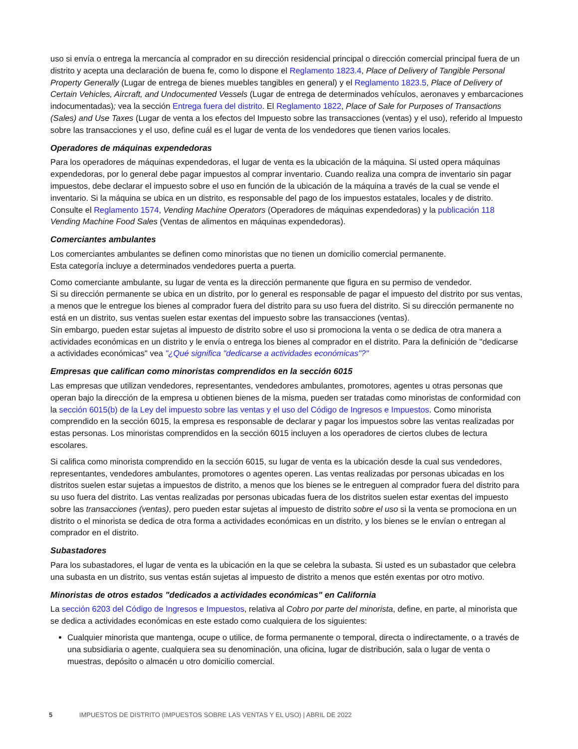uso si envía o entrega la mercancía al comprador en su dirección residencial principal o dirección comercial principal fuera de un distrito y acepta una declaración de buena fe, como lo dispone el Reglamento 1823.4, Place of Delivery of Tangible Personal Property Generally (Lugar de entrega de bienes muebles tangibles en general) y el Reglamento 1823.5, Place of Delivery of Certain Vehicles, Aircraft, and Undocumented Vessels (Lugar de entrega de determinados vehículos, aeronaves y embarcaciones indocumentadas); vea la sección Entrega fuera del distrito. El Reglamento 1822, Place of Sale for Purposes of Transactions (Sales) and Use Taxes (Lugar de venta a los efectos del Impuesto sobre las transacciones (ventas) y el uso), referido al Impuesto sobre las transacciones y el uso, define cuál es el lugar de venta de los vendedores que tienen varios locales.
Operadores de máquinas expendedoras
Para los operadores de máquinas expendedoras, el lugar de venta es la ubicación de la máquina. Si usted opera máquinas expendedoras, por lo general debe pagar impuestos al comprar inventario. Cuando realiza una compra de inventario sin pagar impuestos, debe declarar el impuesto sobre el uso en función de la ubicación de la máquina a través de la cual se vende el inventario. Si la máquina se ubica en un distrito, es responsable del pago de los impuestos estatales, locales y de distrito. Consulte el Reglamento 1574, Vending Machine Operators (Operadores de máquinas expendedoras) y la publicación 118 Vending Machine Food Sales (Ventas de alimentos en máquinas expendedoras).
Comerciantes ambulantes
Los comerciantes ambulantes se definen como minoristas que no tienen un domicilio comercial permanente.
Esta categoría incluye a determinados vendedores puerta a puerta.
Como comerciante ambulante, su lugar de venta es la dirección permanente que figura en su permiso de vendedor.
Si su dirección permanente se ubica en un distrito, por lo general es responsable de pagar el impuesto del distrito por sus ventas, a menos que le entregue los bienes al comprador fuera del distrito para su uso fuera del distrito. Si su dirección permanente no está en un distrito, sus ventas suelen estar exentas del impuesto sobre las transacciones (ventas).
Sin embargo, pueden estar sujetas al impuesto de distrito sobre el uso si promociona la venta o se dedica de otra manera a actividades económicas en un distrito y le envía o entrega los bienes al comprador en el distrito. Para la definición de "dedicarse a actividades económicas" vea "¿Qué significa "dedicarse a actividades económicas"?"
Empresas que califican como minoristas comprendidos en la sección 6015
Las empresas que utilizan vendedores, representantes, vendedores ambulantes, promotores, agentes u otras personas que operan bajo la dirección de la empresa u obtienen bienes de la misma, pueden ser tratadas como minoristas de conformidad con la sección 6015(b) de la Ley del impuesto sobre las ventas y el uso del Código de Ingresos e Impuestos. Como minorista comprendido en la sección 6015, la empresa es responsable de declarar y pagar los impuestos sobre las ventas realizadas por estas personas. Los minoristas comprendidos en la sección 6015 incluyen a los operadores de ciertos clubes de lectura escolares.
Si califica como minorista comprendido en la sección 6015, su lugar de venta es la ubicación desde la cual sus vendedores, representantes, vendedores ambulantes, promotores o agentes operen. Las ventas realizadas por personas ubicadas en los distritos suelen estar sujetas a impuestos de distrito, a menos que los bienes se le entreguen al comprador fuera del distrito para su uso fuera del distrito. Las ventas realizadas por personas ubicadas fuera de los distritos suelen estar exentas del impuesto sobre las transacciones (ventas), pero pueden estar sujetas al impuesto de distrito sobre el uso si la venta se promociona en un distrito o el minorista se dedica de otra forma a actividades económicas en un distrito, y los bienes se le envían o entregan al comprador en el distrito.
Subastadores
Para los subastadores, el lugar de venta es la ubicación en la que se celebra la subasta. Si usted es un subastador que celebra una subasta en un distrito, sus ventas están sujetas al impuesto de distrito a menos que estén exentas por otro motivo.
Minoristas de otros estados "dedicados a actividades económicas" en California
La sección 6203 del Código de Ingresos e Impuestos, relativa al Cobro por parte del minorista, define, en parte, al minorista que se dedica a actividades económicas en este estado como cualquiera de los siguientes:
Cualquier minorista que mantenga, ocupe o utilice, de forma permanente o temporal, directa o indirectamente, o a través de una subsidiaria o agente, cualquiera sea su denominación, una oficina, lugar de distribución, sala o lugar de venta o muestras, depósito o almacén u otro domicilio comercial.
5 IMPUESTOS DE DISTRITO (IMPUESTOS SOBRE LAS VENTAS Y EL USO) | ABRIL DE 2022